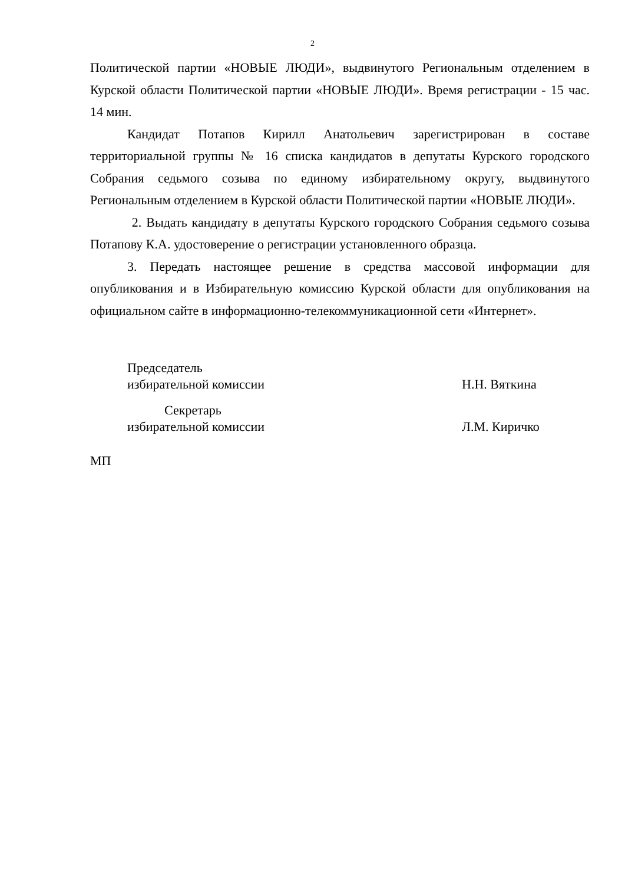2
Политической партии «НОВЫЕ ЛЮДИ», выдвинутого Региональным отделением в Курской области Политической партии «НОВЫЕ ЛЮДИ». Время регистрации - 15 час. 14 мин.
Кандидат Потапов Кирилл Анатольевич зарегистрирован в составе территориальной группы № 16 списка кандидатов в депутаты Курского городского Собрания седьмого созыва по единому избирательному округу, выдвинутого Региональным отделением в Курской области Политической партии «НОВЫЕ ЛЮДИ».
2. Выдать кандидату в депутаты Курского городского Собрания седьмого созыва Потапову К.А. удостоверение о регистрации установленного образца.
3. Передать настоящее решение в средства массовой информации для опубликования и в Избирательную комиссию Курской области для опубликования на официальном сайте в информационно-телекоммуникационной сети «Интернет».
Председатель
избирательной комиссии
Н.Н. Вяткина
Секретарь
избирательной комиссии
Л.М. Киричко
МП